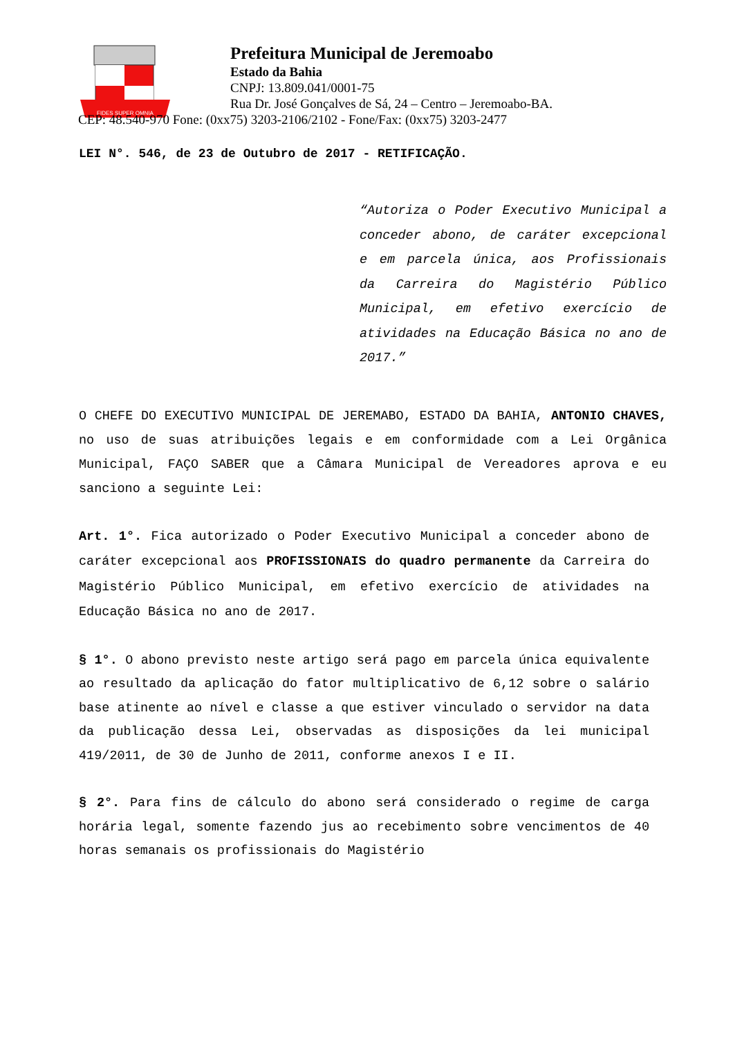FIDES SUPER OMNIA
Prefeitura Municipal de Jeremoabo
Estado da Bahia
CNPJ: 13.809.041/0001-75
Rua Dr. José Gonçalves de Sá, 24 – Centro – Jeremoabo-BA.
CEP: 48.540-970 Fone: (0xx75) 3203-2106/2102 - Fone/Fax: (0xx75) 3203-2477
LEI N°. 546, de 23 de Outubro de 2017 - RETIFICAÇÃO.
“Autoriza o Poder Executivo Municipal a conceder abono, de caráter excepcional e em parcela única, aos Profissionais da Carreira do Magistério Público Municipal, em efetivo exercício de atividades na Educação Básica no ano de 2017.”
O CHEFE DO EXECUTIVO MUNICIPAL DE JEREMABO, ESTADO DA BAHIA, ANTONIO CHAVES, no uso de suas atribuições legais e em conformidade com a Lei Orgânica Municipal, FAÇO SABER que a Câmara Municipal de Vereadores aprova e eu sanciono a seguinte Lei:
Art. 1°. Fica autorizado o Poder Executivo Municipal a conceder abono de caráter excepcional aos PROFISSIONAIS do quadro permanente da Carreira do Magistério Público Municipal, em efetivo exercício de atividades na Educação Básica no ano de 2017.
§ 1°. O abono previsto neste artigo será pago em parcela única equivalente ao resultado da aplicação do fator multiplicativo de 6,12 sobre o salário base atinente ao nível e classe a que estiver vinculado o servidor na data da publicação dessa Lei, observadas as disposições da lei municipal 419/2011, de 30 de Junho de 2011, conforme anexos I e II.
§ 2°. Para fins de cálculo do abono será considerado o regime de carga horária legal, somente fazendo jus ao recebimento sobre vencimentos de 40 horas semanais os profissionais do Magistério